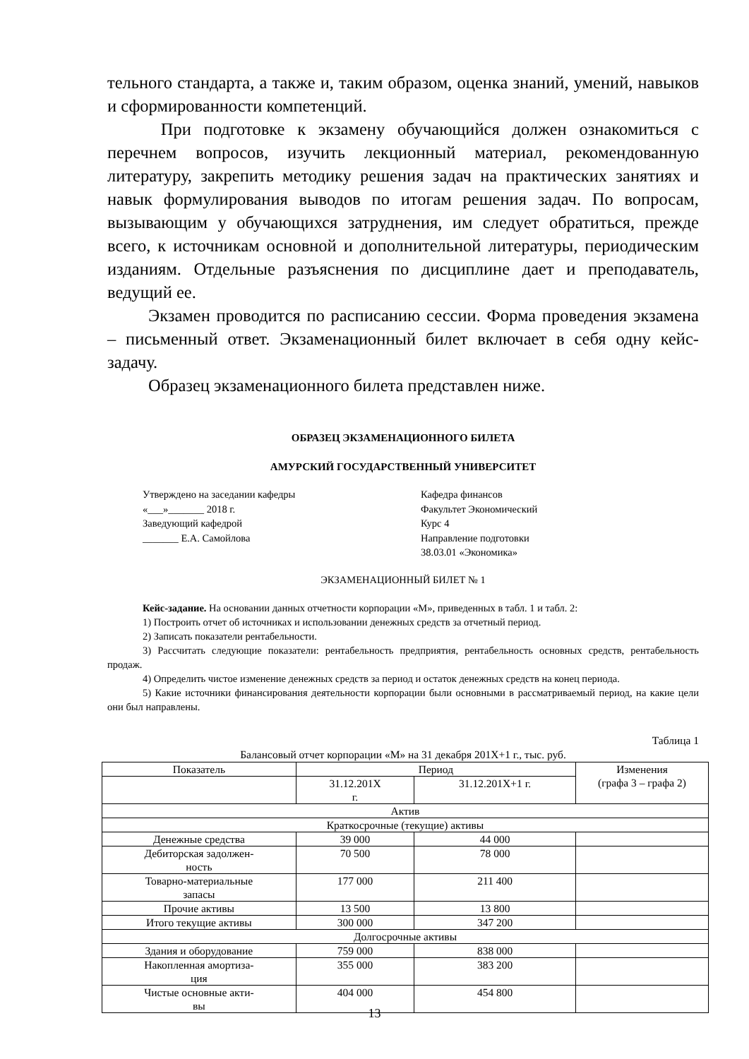тельного стандарта, а также и, таким образом, оценка знаний, умений, навыков и сформированности компетенций.
При подготовке к экзамену обучающийся должен ознакомиться с перечнем вопросов, изучить лекционный материал, рекомендованную литературу, закрепить методику решения задач на практических занятиях и навык формулирования выводов по итогам решения задач. По вопросам, вызывающим у обучающихся затруднения, им следует обратиться, прежде всего, к источникам основной и дополнительной литературы, периодическим изданиям. Отдельные разъяснения по дисциплине дает и преподаватель, ведущий ее.
Экзамен проводится по расписанию сессии. Форма проведения экзамена – письменный ответ. Экзаменационный билет включает в себя одну кейс-задачу.
Образец экзаменационного билета представлен ниже.
ОБРАЗЕЦ ЭКЗАМЕНАЦИОННОГО БИЛЕТА
АМУРСКИЙ ГОСУДАРСТВЕННЫЙ УНИВЕРСИТЕТ
Утверждено на заседании кафедры
«___»_______ 2018 г.
Заведующий кафедрой
_______ Е.А. Самойлова
Кафедра финансов
Факультет Экономический
Курс 4
Направление подготовки
38.03.01 «Экономика»
ЭКЗАМЕНАЦИОННЫЙ БИЛЕТ № 1
Кейс-задание. На основании данных отчетности корпорации «М», приведенных в табл. 1 и табл. 2:
1) Построить отчет об источниках и использовании денежных средств за отчетный период.
2) Записать показатели рентабельности.
3) Рассчитать следующие показатели: рентабельность предприятия, рентабельность основных средств, рентабельность продаж.
4) Определить чистое изменение денежных средств за период и остаток денежных средств на конец периода.
5) Какие источники финансирования деятельности корпорации были основными в рассматриваемый период, на какие цели они был направлены.
Таблица 1
Балансовый отчет корпорации «М» на 31 декабря 201Х+1 г., тыс. руб.
| Показатель | Период | | Изменения (графа 3 – графа 2) |
| | 31.12.201Х г. | 31.12.201Х+1 г. | |
| Актив | | | |
| Краткосрочные (текущие) активы | | | |
| Денежные средства | 39 000 | 44 000 | |
| Дебиторская задолжен- ность | 70 500 | 78 000 | |
| Товарно-материальные запасы | 177 000 | 211 400 | |
| Прочие активы | 13 500 | 13 800 | |
| Итого текущие активы | 300 000 | 347 200 | |
| Долгосрочные активы | | | |
| Здания и оборудование | 759 000 | 838 000 | |
| Накопленная амортиза- ция | 355 000 | 383 200 | |
| Чистые основные акти- вы | 404 000 | 454 800 | |
13